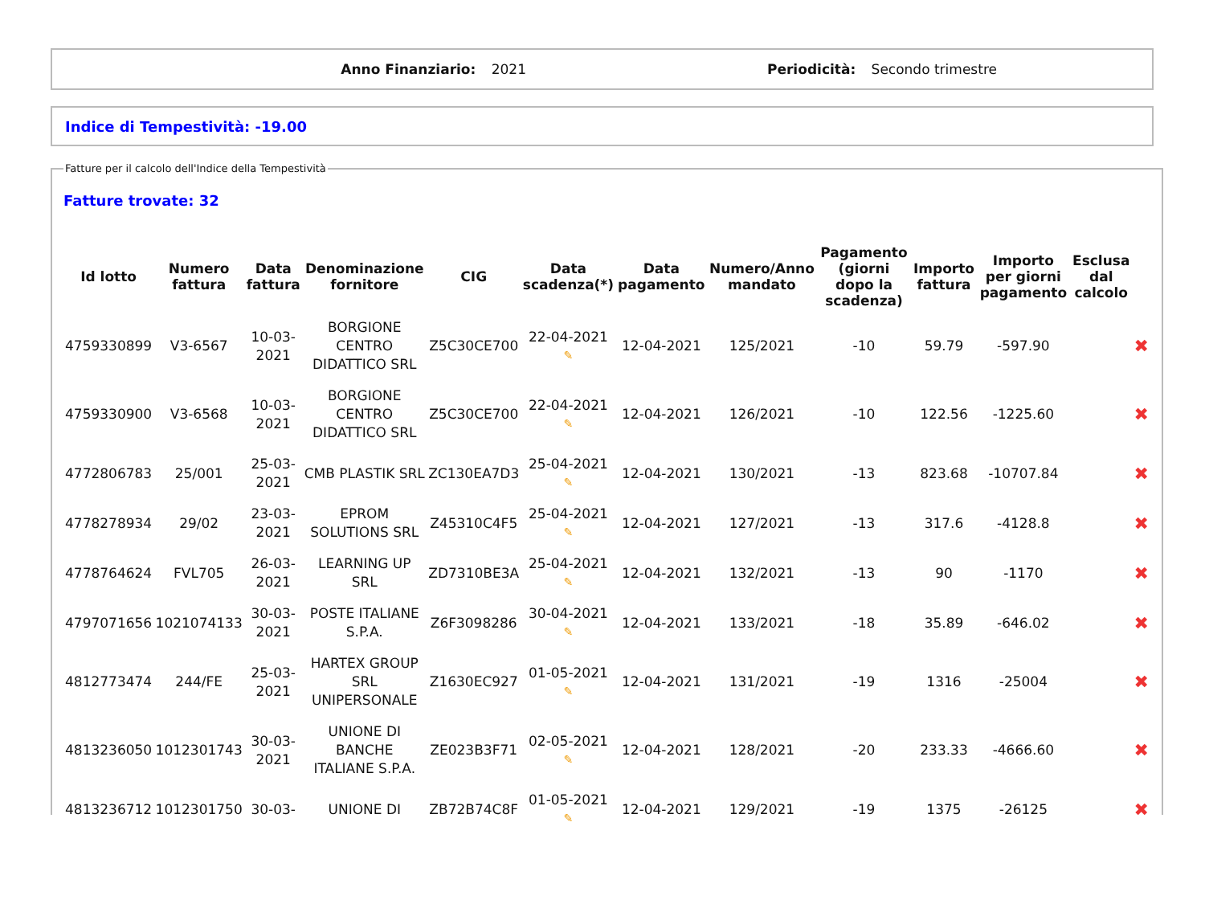Anno Finanziario: 2021 Periodicità: Secondo trimestre
Indice di Tempestività: -19.00
Fatture per il calcolo dell'Indice della Tempestività
Fatture trovate: 32
| Id lotto | Numero fattura | Data fattura | Denominazione fornitore | CIG | Data scadenza(*) | Data pagamento | Numero/Anno mandato | Pagamento (giorni dopo la scadenza) | Importo fattura | Importo per giorni pagamento | Esclusa dal calcolo | |
| --- | --- | --- | --- | --- | --- | --- | --- | --- | --- | --- | --- | --- |
| 4759330899 | V3-6567 | 10-03-2021 | BORGIONE CENTRO DIDATTICO SRL | Z5C30CE700 | 22-04-2021 ✎ | 12-04-2021 | 125/2021 | -10 | 59.79 | -597.90 | | ✖ |
| 4759330900 | V3-6568 | 10-03-2021 | BORGIONE CENTRO DIDATTICO SRL | Z5C30CE700 | 22-04-2021 ✎ | 12-04-2021 | 126/2021 | -10 | 122.56 | -1225.60 | | ✖ |
| 4772806783 | 25/001 | 25-03-2021 | CMB PLASTIK SRL | ZC130EA7D3 | 25-04-2021 ✎ | 12-04-2021 | 130/2021 | -13 | 823.68 | -10707.84 | | ✖ |
| 4778278934 | 29/02 | 23-03-2021 | EPROM SOLUTIONS SRL | Z45310C4F5 | 25-04-2021 ✎ | 12-04-2021 | 127/2021 | -13 | 317.6 | -4128.8 | | ✖ |
| 4778764624 | FVL705 | 26-03-2021 | LEARNING UP SRL | ZD7310BE3A | 25-04-2021 ✎ | 12-04-2021 | 132/2021 | -13 | 90 | -1170 | | ✖ |
| 4797071656 | 1021074133 | 30-03-2021 | POSTE ITALIANE S.P.A. | Z6F3098286 | 30-04-2021 ✎ | 12-04-2021 | 133/2021 | -18 | 35.89 | -646.02 | | ✖ |
| 4812773474 | 244/FE | 25-03-2021 | HARTEX GROUP SRL UNIPERSONALE | Z1630EC927 | 01-05-2021 ✎ | 12-04-2021 | 131/2021 | -19 | 1316 | -25004 | | ✖ |
| 4813236050 | 1012301743 | 30-03-2021 | UNIONE DI BANCHE ITALIANE S.P.A. | ZE023B3F71 | 02-05-2021 ✎ | 12-04-2021 | 128/2021 | -20 | 233.33 | -4666.60 | | ✖ |
| 4813236712 | 1012301750 | 30-03- | UNIONE DI | ZB72B74C8F | 01-05-2021 ✎ | 12-04-2021 | 129/2021 | -19 | 1375 | -26125 | | ✖ |